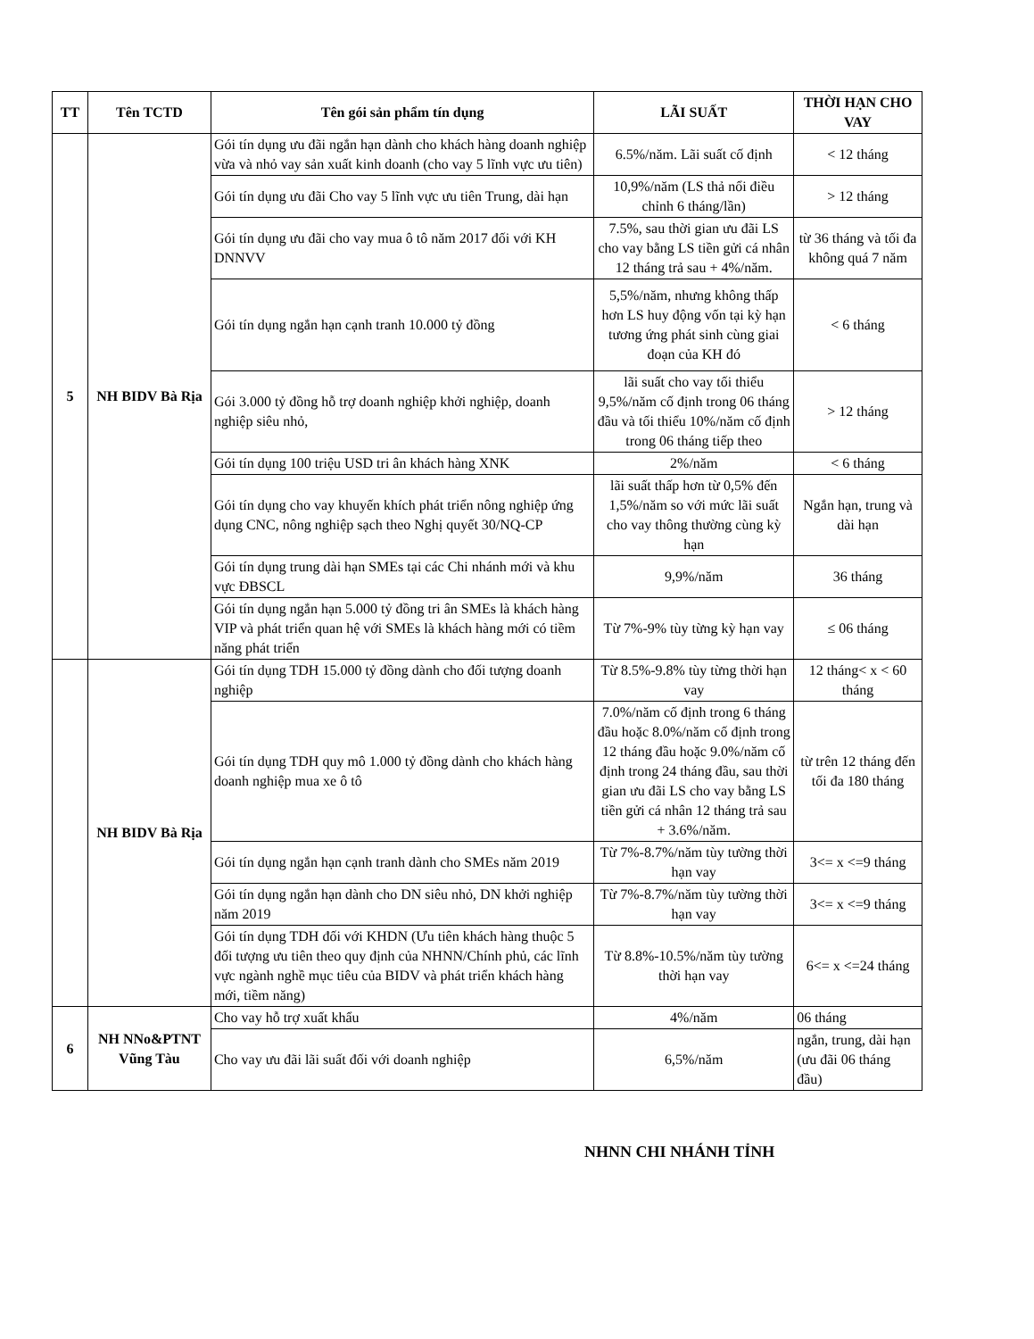| TT | Tên TCTD | Tên gói sản phẩm tín dụng | LÃI SUẤT | THỜI HẠN CHO VAY |
| --- | --- | --- | --- | --- |
| 5 | NH BIDV Bà Rịa | Gói tín dụng ưu đãi ngắn hạn dành cho khách hàng doanh nghiệp vừa và nhỏ vay sản xuất kinh doanh (cho vay 5 lĩnh vực ưu tiên) | 6.5%/năm. Lãi suất cố định | < 12 tháng |
| | | Gói tín dụng ưu đãi Cho vay 5 lĩnh vực ưu tiên Trung, dài hạn | 10,9%/năm (LS thả nổi điều chỉnh 6 tháng/lần) | > 12 tháng |
| | | Gói tín dụng ưu đãi cho vay mua ô tô năm 2017 đối với KH DNNVV | 7.5%, sau thời gian ưu đãi LS cho vay bằng LS tiền gửi cá nhân 12 tháng trả sau + 4%/năm. | từ 36 tháng và tối đa không quá 7 năm |
| | | Gói tín dụng ngắn hạn cạnh tranh 10.000 tỷ đồng | 5,5%/năm, nhưng không thấp hơn LS huy động vốn tại kỳ hạn tương ứng phát sinh cùng giai đoạn của KH đó | < 6 tháng |
| | | Gói 3.000 tỷ đồng hỗ trợ doanh nghiệp khởi nghiệp, doanh nghiệp siêu nhỏ, | lãi suất cho vay tối thiểu 9,5%/năm cố định trong 06 tháng đầu và tối thiểu 10%/năm cố định trong 06 tháng tiếp theo | > 12 tháng |
| | | Gói tín dụng 100 triệu USD tri ân khách hàng XNK | 2%/năm | < 6 tháng |
| | | Gói tín dụng cho vay khuyến khích phát triển nông nghiệp ứng dụng CNC, nông nghiệp sạch theo Nghị quyết 30/NQ-CP | lãi suất thấp hơn từ 0,5% đến 1,5%/năm so với mức lãi suất cho vay thông thường cùng kỳ hạn | Ngắn hạn, trung và dài hạn |
| | | Gói tín dụng trung dài hạn SMEs tại các Chi nhánh mới và khu vực ĐBSCL | 9,9%/năm | 36 tháng |
| | | Gói tín dụng ngắn hạn 5.000 tỷ đồng tri ân SMEs là khách hàng VIP và phát triển quan hệ với SMEs là khách hàng mới có tiềm năng phát triển | Từ 7%-9% tùy từng kỳ hạn vay | ≤ 06 tháng |
| | NH BIDV Bà Rịa | Gói tín dụng TDH 15.000 tỷ đồng dành cho đối tượng doanh nghiệp | Từ 8.5%-9.8% tùy từng thời hạn vay | 12 tháng< x < 60 tháng |
| | | Gói tín dụng TDH quy mô 1.000 tỷ đồng dành cho khách hàng doanh nghiệp mua xe ô tô | 7.0%/năm cố định trong 6 tháng đầu hoặc 8.0%/năm cố định trong 12 tháng đầu hoặc 9.0%/năm cố định trong 24 tháng đầu, sau thời gian ưu đãi LS cho vay bằng LS tiền gửi cá nhân 12 tháng trả sau + 3.6%/năm. | từ trên 12 tháng đến tối đa 180 tháng |
| | | Gói tín dụng ngắn hạn cạnh tranh dành cho SMEs năm 2019 | Từ 7%-8.7%/năm tùy tường thời hạn vay | 3<= x <=9 tháng |
| | | Gói tín dụng ngắn hạn dành cho DN siêu nhỏ, DN khởi nghiệp năm 2019 | Từ 7%-8.7%/năm tùy tường thời hạn vay | 3<= x <=9 tháng |
| | | Gói tín dụng TDH đối với KHDN (Ưu tiên khách hàng thuộc 5 đối tượng ưu tiên theo quy định của NHNN/Chính phủ, các lĩnh vực ngành nghề mục tiêu của BIDV và phát triển khách hàng mới, tiềm năng) | Từ 8.8%-10.5%/năm tùy tường thời hạn vay | 6<= x <=24 tháng |
| 6 | NH NNo&PTNT Vũng Tàu | Cho vay hỗ trợ xuất khẩu | 4%/năm | 06 tháng |
| | | Cho vay ưu đãi lãi suất đối với doanh nghiệp | 6,5%/năm | ngắn, trung, dài hạn (ưu đãi 06 tháng đầu) |
NHNN CHI NHÁNH TỈNH